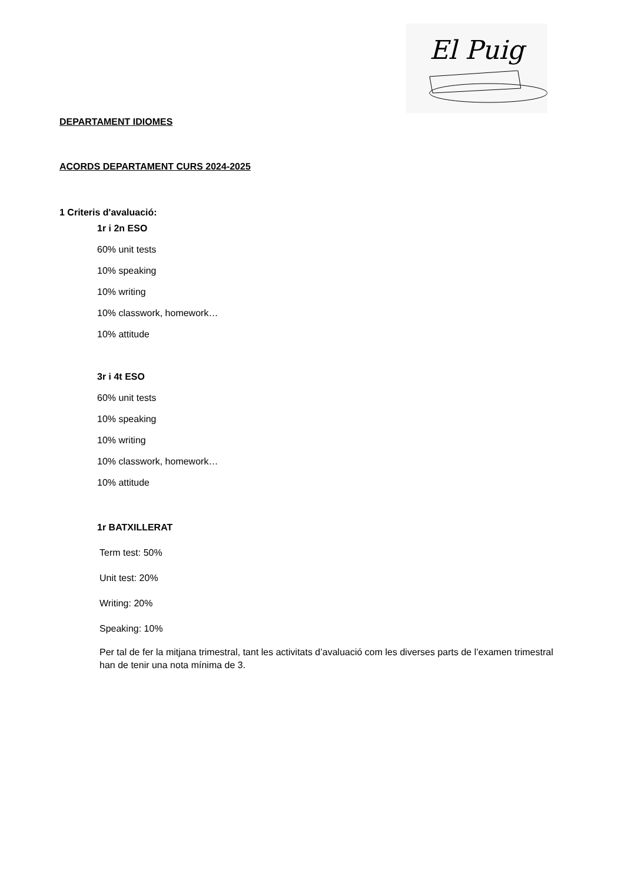El Puig
DEPARTAMENT IDIOMES
ACORDS DEPARTAMENT CURS 2024-2025
1 Criteris d'avaluació:
1r i 2n ESO
60% unit tests
10% speaking
10% writing
10% classwork, homework…
10% attitude
3r i 4t ESO
60% unit tests
10% speaking
10% writing
10% classwork, homework…
10% attitude
1r BATXILLERAT
Term test: 50%
Unit test: 20%
Writing: 20%
Speaking: 10%
Per tal de fer la mitjana trimestral, tant les activitats d’avaluació com les diverses parts de l’examen trimestral han de tenir una nota mínima de 3.